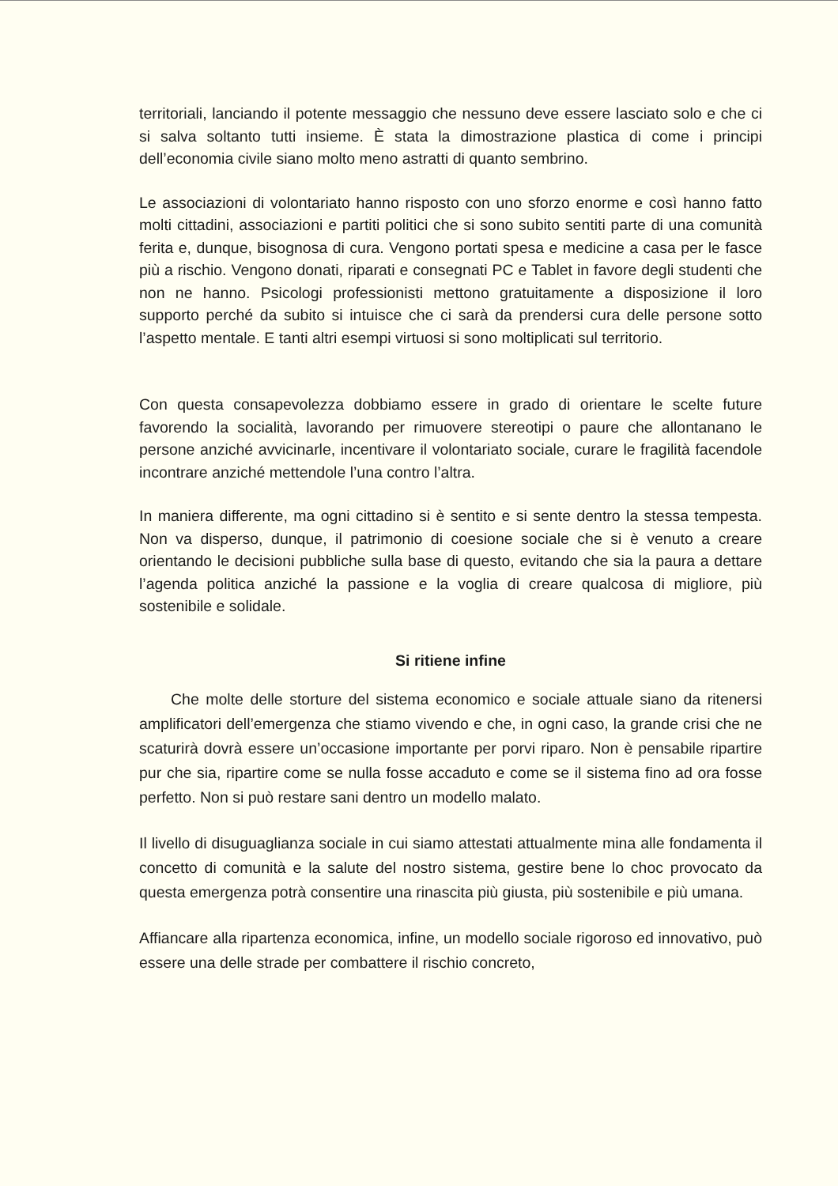territoriali, lanciando il potente messaggio che nessuno deve essere lasciato solo e che ci si salva soltanto tutti insieme. È stata la dimostrazione plastica di come i principi dell’economia civile siano molto meno astratti di quanto sembrino.
Le associazioni di volontariato hanno risposto con uno sforzo enorme e così hanno fatto molti cittadini, associazioni e partiti politici che si sono subito sentiti parte di una comunità ferita e, dunque, bisognosa di cura. Vengono portati spesa e medicine a casa per le fasce più a rischio. Vengono donati, riparati e consegnati PC e Tablet in favore degli studenti che non ne hanno. Psicologi professionisti mettono gratuitamente a disposizione il loro supporto perché da subito si intuisce che ci sarà da prendersi cura delle persone sotto l’aspetto mentale. E tanti altri esempi virtuosi si sono moltiplicati sul territorio.
Con questa consapevolezza dobbiamo essere in grado di orientare le scelte future favorendo la socialità, lavorando per rimuovere stereotipi o paure che allontanano le persone anziché avvicinarle, incentivare il volontariato sociale, curare le fragilità facendole incontrare anziché mettendole l’una contro l’altra.
In maniera differente, ma ogni cittadino si è sentito e si sente dentro la stessa tempesta. Non va disperso, dunque, il patrimonio di coesione sociale che si è venuto a creare orientando le decisioni pubbliche sulla base di questo, evitando che sia la paura a dettare l’agenda politica anziché la passione e la voglia di creare qualcosa di migliore, più sostenibile e solidale.
Si ritiene infine
Che molte delle storture del sistema economico e sociale attuale siano da ritenersi amplificatori dell’emergenza che stiamo vivendo e che, in ogni caso, la grande crisi che ne scaturirà dovrà essere un’occasione importante per porvi riparo. Non è pensabile ripartire pur che sia, ripartire come se nulla fosse accaduto e come se il sistema fino ad ora fosse perfetto. Non si può restare sani dentro un modello malato.
Il livello di disuguaglianza sociale in cui siamo attestati attualmente mina alle fondamenta il concetto di comunità e la salute del nostro sistema, gestire bene lo choc provocato da questa emergenza potrà consentire una rinascita più giusta, più sostenibile e più umana.
Affiancare alla ripartenza economica, infine, un modello sociale rigoroso ed innovativo, può essere una delle strade per combattere il rischio concreto,